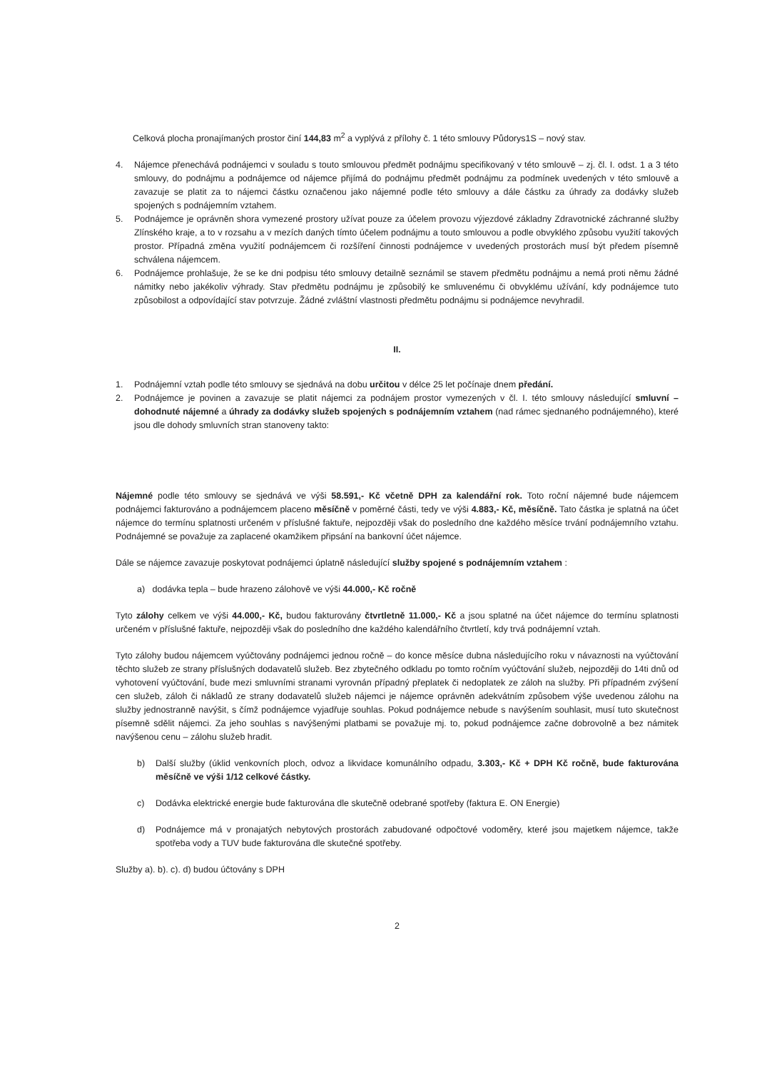Celková plocha pronajímaných prostor činí 144,83 m<sup>2</sup> a vyplývá z přílohy č. 1 této smlouvy Půdorys1S – nový stav.
4. Nájemce přenechává podnájemci v souladu s touto smlouvou předmět podnájmu specifikovaný v této smlouvě – zj. čl. I. odst. 1 a 3 této smlouvy, do podnájmu a podnájemce od nájemce přijímá do podnájmu předmět podnájmu za podmínek uvedených v této smlouvě a zavazuje se platit za to nájemci částku označenou jako nájemné podle této smlouvy a dále částku za úhrady za dodávky služeb spojených s podnájemním vztahem.
5. Podnájemce je oprávněn shora vymezené prostory užívat pouze za účelem provozu výjezdové základny Zdravotnické záchranné služby Zlínského kraje, a to v rozsahu a v mezích daných tímto účelem podnájmu a touto smlouvou a podle obvyklého způsobu využití takových prostor. Případná změna využití podnájemcem či rozšíření činnosti podnájemce v uvedených prostorách musí být předem písemně schválena nájemcem.
6. Podnájemce prohlašuje, že se ke dni podpisu této smlouvy detailně seznámil se stavem předmětu podnájmu a nemá proti němu žádné námitky nebo jakékoliv výhrady. Stav předmětu podnájmu je způsobilý ke smluvenému či obvyklému užívání, kdy podnájemce tuto způsobilost a odpovídající stav potvrzuje. Žádné zvláštní vlastnosti předmětu podnájmu si podnájemce nevyhradil.
II.
1. Podnájemní vztah podle této smlouvy se sjednává na dobu určitou v délce 25 let počínaje dnem předání.
2. Podnájemce je povinen a zavazuje se platit nájemci za podnájem prostor vymezených v čl. I. této smlouvy následující smluvní – dohodnuté nájemné a úhrady za dodávky služeb spojených s podnájemním vztahem (nad rámec sjednaného podnájemného), které jsou dle dohody smluvních stran stanoveny takto:
Nájemné podle této smlouvy se sjednává ve výši 58.591,- Kč včetně DPH za kalendářní rok. Toto roční nájemné bude nájemcem podnájemci fakturováno a podnájemcem placeno měsíčně v poměrné části, tedy ve výši 4.883,- Kč, měsíčně. Tato částka je splatná na účet nájemce do termínu splatnosti určeném v příslušné faktuře, nejpozději však do posledního dne každého měsíce trvání podnájemního vztahu. Podnájemné se považuje za zaplacené okamžikem připsání na bankovní účet nájemce.
Dále se nájemce zavazuje poskytovat podnájemci úplatně následující služby spojené s podnájemním vztahem :
a) dodávka tepla – bude hrazeno zálohově ve výši 44.000,- Kč ročně
Tyto zálohy celkem ve výši 44.000,- Kč, budou fakturovány čtvrtletně 11.000,- Kč a jsou splatné na účet nájemce do termínu splatnosti určeném v příslušné faktuře, nejpozději však do posledního dne každého kalendářního čtvrtletí, kdy trvá podnájemní vztah.
Tyto zálohy budou nájemcem vyúčtovány podnájemci jednou ročně – do konce měsíce dubna následujícího roku v návaznosti na vyúčtování těchto služeb ze strany příslušných dodavatelů služeb. Bez zbytečného odkladu po tomto ročním vyúčtování služeb, nejpozději do 14ti dnů od vyhotovení vyúčtování, bude mezi smluvními stranami vyrovnán případný přeplatek či nedoplatek ze záloh na služby. Při případném zvýšení cen služeb, záloh či nákladů ze strany dodavatelů služeb nájemci je nájemce oprávněn adekvátním způsobem výše uvedenou zálohu na služby jednostranně navýšit, s čímž podnájemce vyjadřuje souhlas. Pokud podnájemce nebude s navýšením souhlasit, musí tuto skutečnost písemně sdělit nájemci. Za jeho souhlas s navýšenými platbami se považuje mj. to, pokud podnájemce začne dobrovolně a bez námitek navýšenou cenu – zálohu služeb hradit.
b) Další služby (úklid venkovních ploch, odvoz a likvidace komunálního odpadu, 3.303,- Kč + DPH Kč ročně, bude fakturována měsíčně ve výši 1/12 celkové částky.
c) Dodávka elektrické energie bude fakturována dle skutečně odebrané spotřeby (faktura E. ON Energie)
d) Podnájemce má v pronajatých nebytových prostorách zabudované odpočtové vodoměry, které jsou majetkem nájemce, takže spotřeba vody a TUV bude fakturována dle skutečné spotřeby.
Služby a). b). c). d) budou účtovány s DPH
2